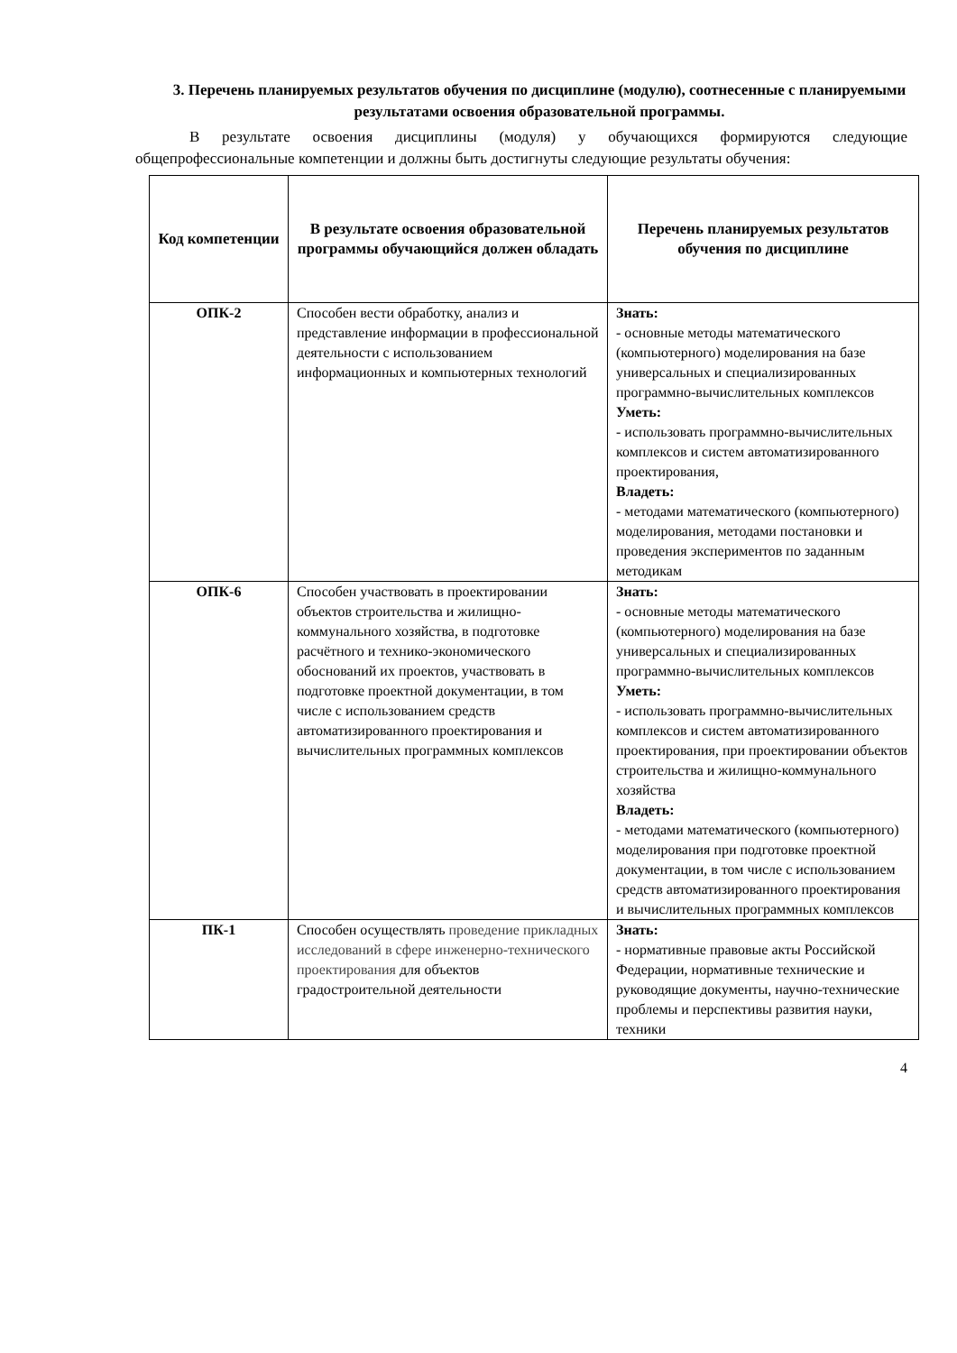3. Перечень планируемых результатов обучения по дисциплине (модулю), соотнесенные с планируемыми результатами освоения образовательной программы.
В результате освоения дисциплины (модуля) у обучающихся формируются следующие общепрофессиональные компетенции и должны быть достигнуты следующие результаты обучения:
| Код компетенции | В результате освоения образовательной программы обучающийся должен обладать | Перечень планируемых результатов обучения по дисциплине |
| --- | --- | --- |
| ОПК-2 | Способен вести обработку, анализ и представление информации в профессиональной деятельности с использованием информационных и компьютерных технологий | Знать: - основные методы математического (компьютерного) моделирования на базе универсальных и специализированных программно-вычислительных комплексов Уметь: - использовать программно-вычислительных комплексов и систем автоматизированного проектирования, Владеть: - методами математического (компьютерного) моделирования, методами постановки и проведения экспериментов по заданным методикам |
| ОПК-6 | Способен участвовать в проектировании объектов строительства и жилищно-коммунального хозяйства, в подготовке расчётного и технико-экономического обоснований их проектов, участвовать в подготовке проектной документации, в том числе с использованием средств автоматизированного проектирования и вычислительных программных комплексов | Знать: - основные методы математического (компьютерного) моделирования на базе универсальных и специализированных программно-вычислительных комплексов Уметь: - использовать программно-вычислительных комплексов и систем автоматизированного проектирования, при проектировании объектов строительства и жилищно-коммунального хозяйства Владеть: - методами математического (компьютерного) моделирования при подготовке проектной документации, в том числе с использованием средств автоматизированного проектирования и вычислительных программных комплексов |
| ПК-1 | Способен осуществлять проведение прикладных исследований в сфере инженерно-технического проектирования для объектов градостроительной деятельности | Знать: - нормативные правовые акты Российской Федерации, нормативные технические и руководящие документы, научно-технические проблемы и перспективы развития науки, техники |
4